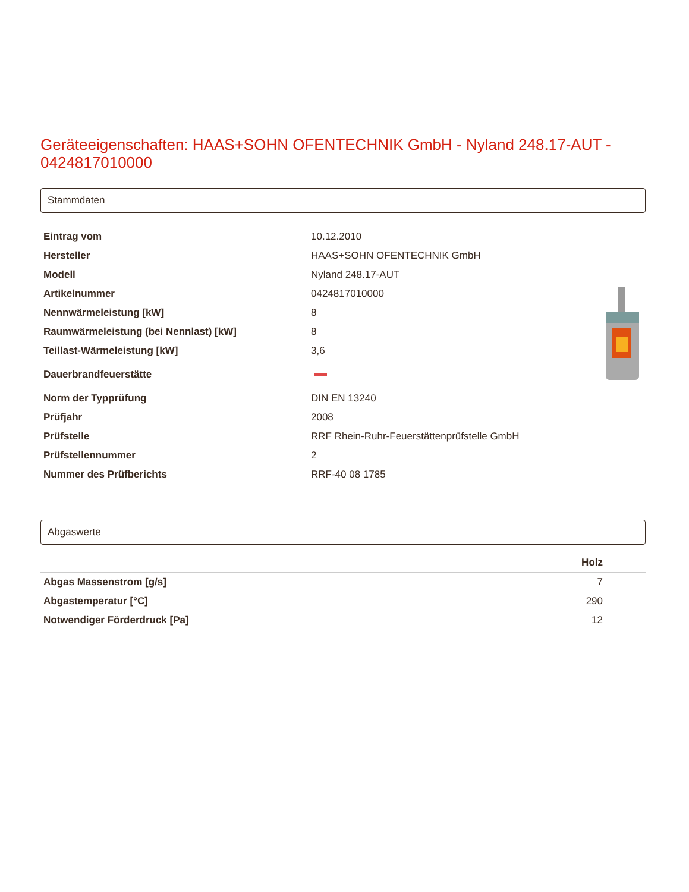Geräteeigenschaften: HAAS+SOHN OFENTECHNIK GmbH - Nyland 248.17-AUT - 0424817010000
Stammdaten
| Eintrag vom | 10.12.2010 |
| Hersteller | HAAS+SOHN OFENTECHNIK GmbH |
| Modell | Nyland 248.17-AUT |
| Artikelnummer | 0424817010000 |
| Nennwärmeleistung [kW] | 8 |
| Raumwärmeleistung (bei Nennlast) [kW] | 8 |
| Teillast-Wärmeleistung [kW] | 3,6 |
| Dauerbrandfeuerstätte | |
| Norm der Typprüfung | DIN EN 13240 |
| Prüfjahr | 2008 |
| Prüfstelle | RRF Rhein-Ruhr-Feuerstättenprüfstelle GmbH |
| Prüfstellennummer | 2 |
| Nummer des Prüfberichts | RRF-40 08 1785 |
Abgaswerte
| | Holz |
| --- | --- |
| Abgas Massenstrom [g/s] | 7 |
| Abgastemperatur [°C] | 290 |
| Notwendiger Förderdruck [Pa] | 12 |